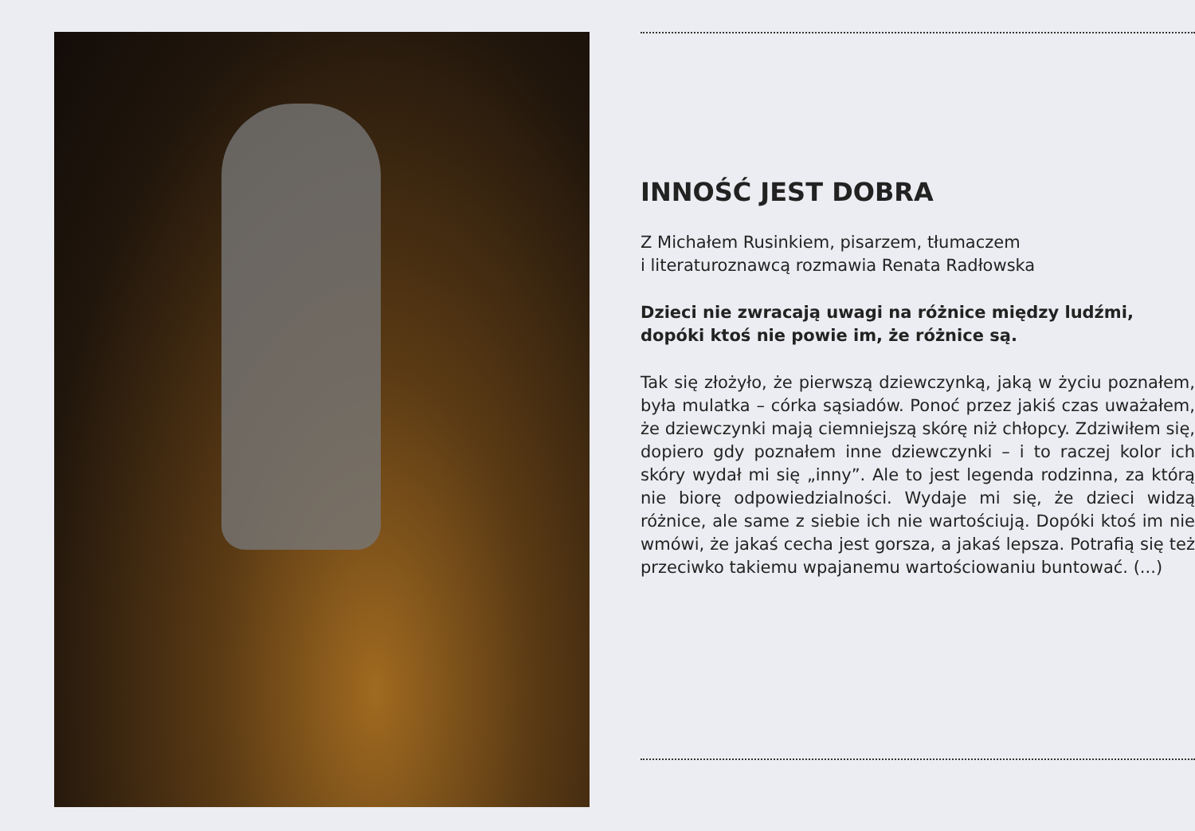INNOŚĆ JEST DOBRA
Z Michałem Rusinkiem, pisarzem, tłumaczem
i literaturoznawcą rozmawia Renata Radłowska
Dzieci nie zwracają uwagi na różnice między ludźmi, dopóki ktoś nie powie im, że różnice są.
Tak się złożyło, że pierwszą dziewczynką, jaką w życiu poznałem, była mulatka – córka sąsiadów. Ponoć przez jakiś czas uważałem, że dziewczynki mają ciemniejszą skórę niż chłopcy. Zdziwiłem się, dopiero gdy poznałem inne dziewczynki – i to raczej kolor ich skóry wydał mi się „inny”. Ale to jest legenda rodzinna, za którą nie biorę odpowiedzialności. Wydaje mi się, że dzieci widzą różnice, ale same z siebie ich nie wartościują. Dopóki ktoś im nie wmówi, że jakaś cecha jest gorsza, a jakaś lepsza. Potrafią się też przeciwko takiemu wpajanemu wartościowaniu buntować. (...)